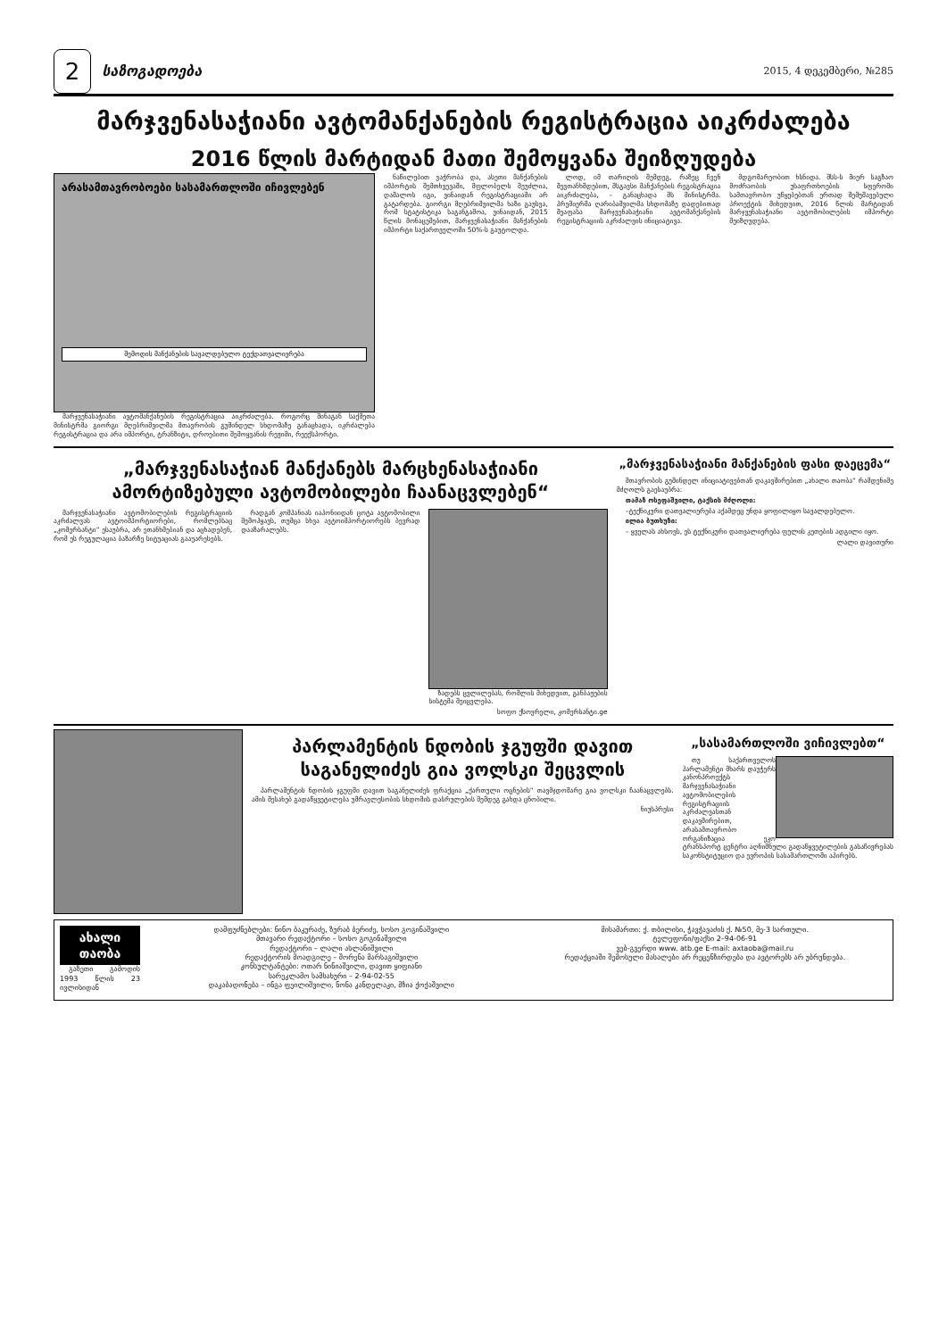2
საზოგადოება
2015, 4 დეკემბერი, №285
მარჯვენასაჭიანი ავტომანქანების რეგისტრაცია აიკრძალება
2016 წლის მარტიდან მათი შემოყვანა შეიზღუდება
არასამთავრობოები სასამართლოში იჩივლებენ
შემოდის მანქანების სავალდებულო ტექდათვალიერება
მარჯვენასაჭიანი ავტომანქანების რეგისტრაცია აიკრძალება. როგორც შინაგან საქმეთა მინისტრმა გიორგი მღებრიშვილმა მთავრობის გუშინდელ სხდომაზე განაცხადა, იკრძალება რეგისტრაცია და არა იმპორტი, ტრანზიტი, დროებითი შემოყვანის რეჟიმი, რეექსპორტი.
ნაწილებით ვაჭრობა და, ასეთი მანქანების იმპორტის შემთხვევაში, მფლობელს შეუძლია, დაშალოს იგი, ვინაიდან რეგისტრაციაში არ გატარდება. გიორგი მღებრიშვილმა ხაზი გაუსვა, რომ სტატისტიკა საგანგაშოა, ვინაიდან, 2015 წლის მონაცემებით, მარჯვენასაჭიანი მანქანების იმპორტი საქართველოში 50%-ს გაუტოლდა.
ლოდ, იმ თარიღის შემდეგ, რაზეც ჩვენ შევთანხმდებით, მსგავსი მანქანების რეგისტრაცია აიკრძალება, – განაცხადა შს მინისტრმა. პრემიერმა ღარიბაშვილმა სხდომაზე დადებითად შეაფასა მარჯვენასაჭიანი ავტომანქანების რეგისტრაციის აკრძალვის ინიციატივა.
მდგომარეობით ხსნიდა. შსს-ს მიერ საგზაო მოძრაობის უსაფრთხოების სფეროში სამთავრობო უწყებებთან ერთად შემუშავებული პროექტის მიხედვით, 2016 წლის მარტიდან მარჯვენასაჭიანი ავტომობილების იმპორტი შეიზღუდება.
„მარჯვენასაჭიან მანქანებს მარცხენასაჭიანი ამორტიზებული ავტომობილები ჩაანაცვლებენ“
მარჯვენასაჭიანი ავტომობილების რეგისტრაციის აკრძალვას ავტოიმპორტიორები, რომლებსაც „კომერსანტი“ ესაუბრა, არ ეთანხმებიან და აცხადებენ, რომ ეს რეგულაცია ბაზარზე სიტუაციას გააუარესებს.
რადგან კომპანიას იაპონიიდან ცოტა ავტომობილი შემოჰყავს, თუმცა სხვა ავტოიმპორტიორებს ბევრად დააზარალებს.
ზადებს ცვლილებას, რომლის მიხედვით, განბაჟების სისტემა შეიცვლება.
სოფო ქსოვრელი, კომერსანტი.ge
„მარჯვენასაჭიანი მანქანების ფასი დაეცემა“
მთავრობის გუშინდელ ინიციატივებთან დაკავშირებით „ახალი თაობა“ რამდენიმე მძღოლს გაესაუბრა:
თამაზ ოსეფაშვილი, ტაქსის მძღოლი:
–ტექნიკური დათვალიერება აქამდეც უნდა ყოფილიყო სავალდებულო.
ილია ბუთხუზი:
– ყველას ახსოვს, ეს ტექნიკური დათვალიერება ფულის კეთების ადგილი იყო.
ლალი დავითური
პარლამენტის ნდობის ჯგუფში დავით საგანელიძეს გია ვოლსკი შეცვლის
პარლამენტის ნდობის ჯგუფში დავით საგანელიძეს ფრაქცია „ქართული ოცნების“ თავმჯდომარე გია ვოლსკი ჩაანაცვლებს. ამის შესახებ გადაწყვეტილება უმრავლესობის სხდომის დასრულების შემდეგ გახდა ცნობილი.
ნიუსპრესი
„სასამართლოში ვიჩივლებთ“
თუ საქართველოს პარლამენტი მხარს დაუჭერს კანონპროექტს მარჯვენასაჭიანი ავტომობილების რეგისტრაციის აკრძალვასთან დაკავშირებით, არასამთავრობო ორგანიზაცია ეკო ტრანსპორტ ცენტრი აღნიშნული გადაწყვეტილების გასაჩივრებას საკონსტიტუციო და ევროპის სასამართლოში აპირებს.
ახალი თაობა
გაზეთი გამოდის 1993 წლის 23 ივლისიდან
დამფუძნებლები: ნინო ბაკურაძე, ზურაბ ბერიძე, სოსო გოგინაშვილი
მთავარი რედაქტორი – სოსო გოგინაშვილი
რედაქტორი – ლალი ასლანიშვილი
რედაქტორის მოადგილე – შორენა მარსაგიშვილი
კონსულტანტები: ოთარ ნინიაშვილი, დავით ყიფიანი
სარეკლამო სამსახური – 2-94-02-55
დაკაბადონება – ინგა ფეილიშვილი, ნონა კანდელაკი, მზია ქოქაშვილი
მისამართი: ქ. თბილისი, ჭავჭავაძის ქ. №50, მე-3 სართული.
ტელეფონი/ფაქსი 2–94-06-91
ვებ-გვერდი www. atb.ge E-mail: axtaoba@mail.ru
რედაქციაში შემოსული მასალები არ რეცენზირდება და ავტორებს არ უბრუნდება.